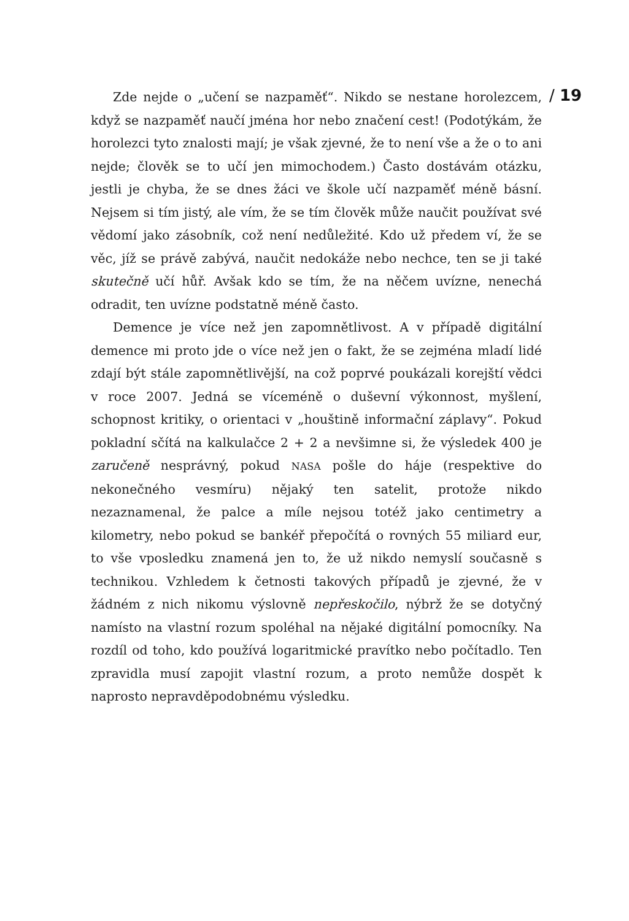Zde nejde o „učení se nazpaměť“. Nikdo se nestane horolezcem, když se nazpaměť naučí jména hor nebo značení cest! (Podotýkám, že horolezci tyto znalosti mají; je však zjevné, že to není vše a že o to ani nejde; člověk se to učí jen mimochodem.) Často dostávám otázku, jestli je chyba, že se dnes žáci ve škole učí nazpaměť méně básní. Nejsem si tím jistý, ale vím, že se tím člověk může naučit používat své vědomí jako zásobník, což není nedůležité. Kdo už předem ví, že se věc, jíž se právě zabývá, naučit nedokáže nebo nechce, ten se ji také skutečně učí hůř. Avšak kdo se tím, že na něčem uvízne, nenechá odradit, ten uvízne podstatně méně často.
Demence je více než jen zapomnětlivost. A v případě digitální demence mi proto jde o více než jen o fakt, že se zejména mladí lidé zdají být stále zapomnětlivější, na což poprvé poukázali korejští vědci v roce 2007. Jedná se víceméně o duševní výkonnost, myšlení, schopnost kritiky, o orientaci v „houštině informační záplavy“. Pokud pokladní sčítá na kalkulačce 2 + 2 a nevšimne si, že výsledek 400 je zaručeně nesprávný, pokud NASA pošle do háje (respektive do nekonečného vesmíru) nějaký ten satelit, protože nikdo nezaznamenal, že palce a míle nejsou totéž jako centimetry a kilometry, nebo pokud se bankéř přepočítá o rovných 55 miliard eur, to vše vposledku znamená jen to, že už nikdo nemyslí současně s technikou. Vzhledem k četnosti takových případů je zjevné, že v žádném z nich nikomu výslovně nepřeskočilo, nýbrž že se dotyčný namísto na vlastní rozum spoléhal na nějaké digitální pomocníky. Na rozdíl od toho, kdo používá logaritmické pravítko nebo počítadlo. Ten zpravidla musí zapojit vlastní rozum, a proto nemůže dospět k naprosto nepravděpodobnému výsledku.
/ 19